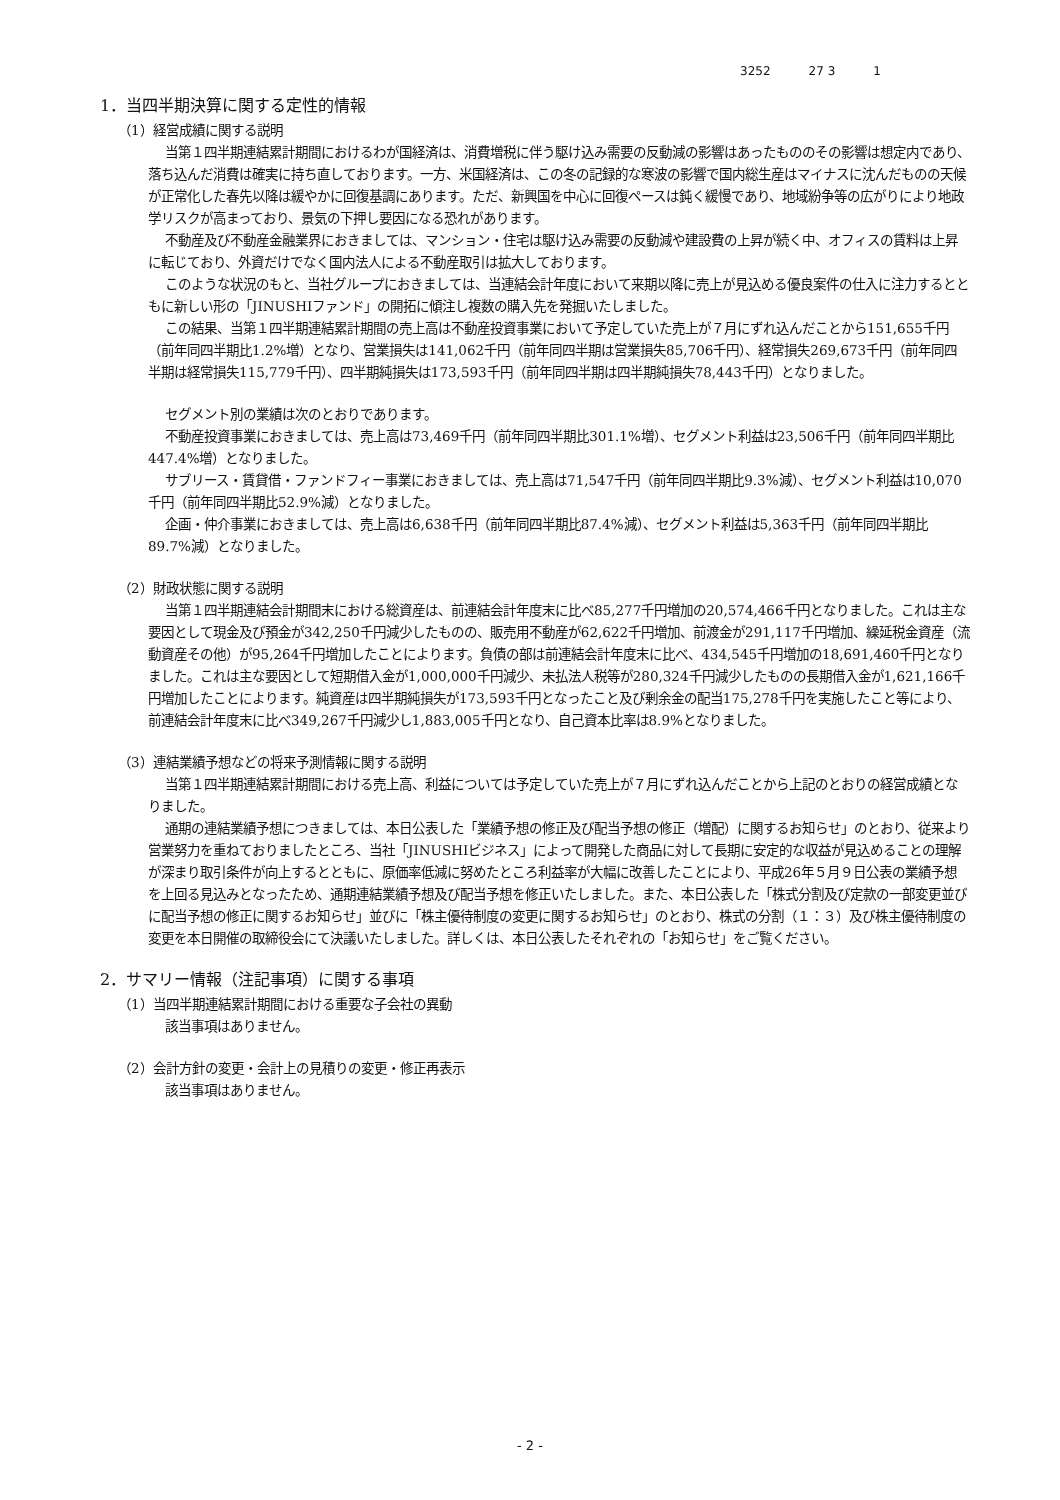3252 27 3 1
1．当四半期決算に関する定性的情報
（1）経営成績に関する説明
当第１四半期連結累計期間におけるわが国経済は、消費増税に伴う駆け込み需要の反動減の影響はあったもののその影響は想定内であり、落ち込んだ消費は確実に持ち直しております。一方、米国経済は、この冬の記録的な寒波の影響で国内総生産はマイナスに沈んだものの天候が正常化した春先以降は緩やかに回復基調にあります。ただ、新興国を中心に回復ペースは鈍く緩慢であり、地域紛争等の広がりにより地政学リスクが高まっており、景気の下押し要因になる恐れがあります。
不動産及び不動産金融業界におきましては、マンション・住宅は駆け込み需要の反動減や建設費の上昇が続く中、オフィスの賃料は上昇に転じており、外資だけでなく国内法人による不動産取引は拡大しております。
このような状況のもと、当社グループにおきましては、当連結会計年度において来期以降に売上が見込める優良案件の仕入に注力するとともに新しい形の「JINUSHIファンド」の開拓に傾注し複数の購入先を発掘いたしました。
この結果、当第１四半期連結累計期間の売上高は不動産投資事業において予定していた売上が７月にずれ込んだことから151,655千円（前年同四半期比1.2%増）となり、営業損失は141,062千円（前年同四半期は営業損失85,706千円）、経常損失269,673千円（前年同四半期は経常損失115,779千円）、四半期純損失は173,593千円（前年同四半期は四半期純損失78,443千円）となりました。
セグメント別の業績は次のとおりであります。
不動産投資事業におきましては、売上高は73,469千円（前年同四半期比301.1%増）、セグメント利益は23,506千円（前年同四半期比447.4%増）となりました。
サブリース・賃貸借・ファンドフィー事業におきましては、売上高は71,547千円（前年同四半期比9.3%減）、セグメント利益は10,070千円（前年同四半期比52.9%減）となりました。
企画・仲介事業におきましては、売上高は6,638千円（前年同四半期比87.4%減）、セグメント利益は5,363千円（前年同四半期比89.7%減）となりました。
（2）財政状態に関する説明
当第１四半期連結会計期間末における総資産は、前連結会計年度末に比べ85,277千円増加の20,574,466千円となりました。これは主な要因として現金及び預金が342,250千円減少したものの、販売用不動産が62,622千円増加、前渡金が291,117千円増加、繰延税金資産（流動資産その他）が95,264千円増加したことによります。負債の部は前連結会計年度末に比べ、434,545千円増加の18,691,460千円となりました。これは主な要因として短期借入金が1,000,000千円減少、未払法人税等が280,324千円減少したものの長期借入金が1,621,166千円増加したことによります。純資産は四半期純損失が173,593千円となったこと及び剰余金の配当175,278千円を実施したこと等により、前連結会計年度末に比べ349,267千円減少し1,883,005千円となり、自己資本比率は8.9%となりました。
（3）連結業績予想などの将来予測情報に関する説明
当第１四半期連結累計期間における売上高、利益については予定していた売上が７月にずれ込んだことから上記のとおりの経営成績となりました。
通期の連結業績予想につきましては、本日公表した「業績予想の修正及び配当予想の修正（増配）に関するお知らせ」のとおり、従来より営業努力を重ねておりましたところ、当社「JINUSHIビジネス」によって開発した商品に対して長期に安定的な収益が見込めることの理解が深まり取引条件が向上するとともに、原価率低減に努めたところ利益率が大幅に改善したことにより、平成26年５月９日公表の業績予想を上回る見込みとなったため、通期連結業績予想及び配当予想を修正いたしました。また、本日公表した「株式分割及び定款の一部変更並びに配当予想の修正に関するお知らせ」並びに「株主優待制度の変更に関するお知らせ」のとおり、株式の分割（１：３）及び株主優待制度の変更を本日開催の取締役会にて決議いたしました。詳しくは、本日公表したそれぞれの「お知らせ」をご覧ください。
2．サマリー情報（注記事項）に関する事項
（1）当四半期連結累計期間における重要な子会社の異動
該当事項はありません。
（2）会計方針の変更・会計上の見積りの変更・修正再表示
該当事項はありません。
- 2 -